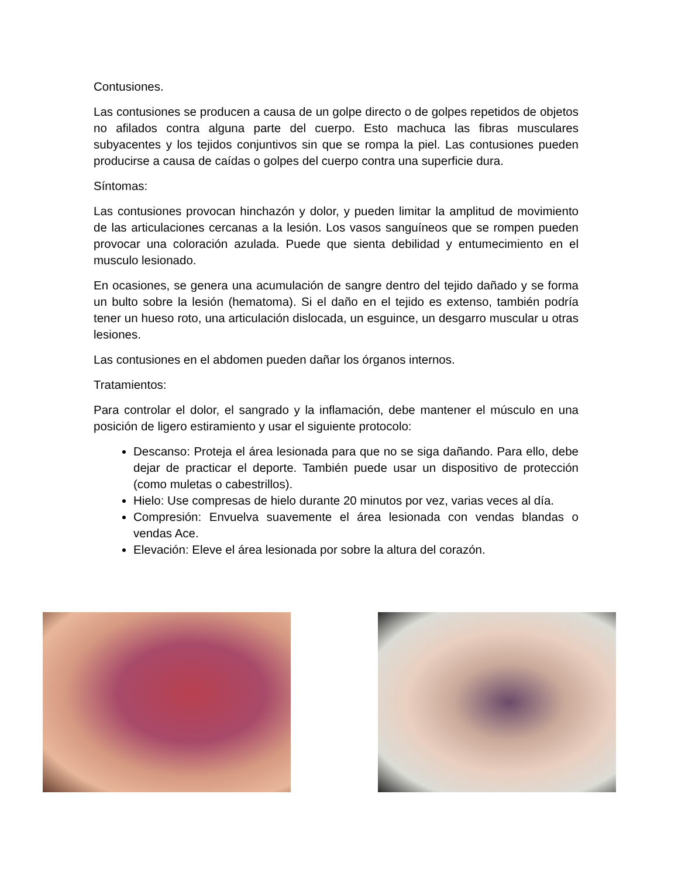Contusiones.
Las contusiones se producen a causa de un golpe directo o de golpes repetidos de objetos no afilados contra alguna parte del cuerpo. Esto machuca las fibras musculares subyacentes y los tejidos conjuntivos sin que se rompa la piel. Las contusiones pueden producirse a causa de caídas o golpes del cuerpo contra una superficie dura.
Síntomas:
Las contusiones provocan hinchazón y dolor, y pueden limitar la amplitud de movimiento de las articulaciones cercanas a la lesión. Los vasos sanguíneos que se rompen pueden provocar una coloración azulada. Puede que sienta debilidad y entumecimiento en el musculo lesionado.
En ocasiones, se genera una acumulación de sangre dentro del tejido dañado y se forma un bulto sobre la lesión (hematoma). Si el daño en el tejido es extenso, también podría tener un hueso roto, una articulación dislocada, un esguince, un desgarro muscular u otras lesiones.
Las contusiones en el abdomen pueden dañar los órganos internos.
Tratamientos:
Para controlar el dolor, el sangrado y la inflamación, debe mantener el músculo en una posición de ligero estiramiento y usar el siguiente protocolo:
Descanso: Proteja el área lesionada para que no se siga dañando. Para ello, debe dejar de practicar el deporte. También puede usar un dispositivo de protección (como muletas o cabestrillos).
Hielo: Use compresas de hielo durante 20 minutos por vez, varias veces al día.
Compresión: Envuelva suavemente el área lesionada con vendas blandas o vendas Ace.
Elevación: Eleve el área lesionada por sobre la altura del corazón.